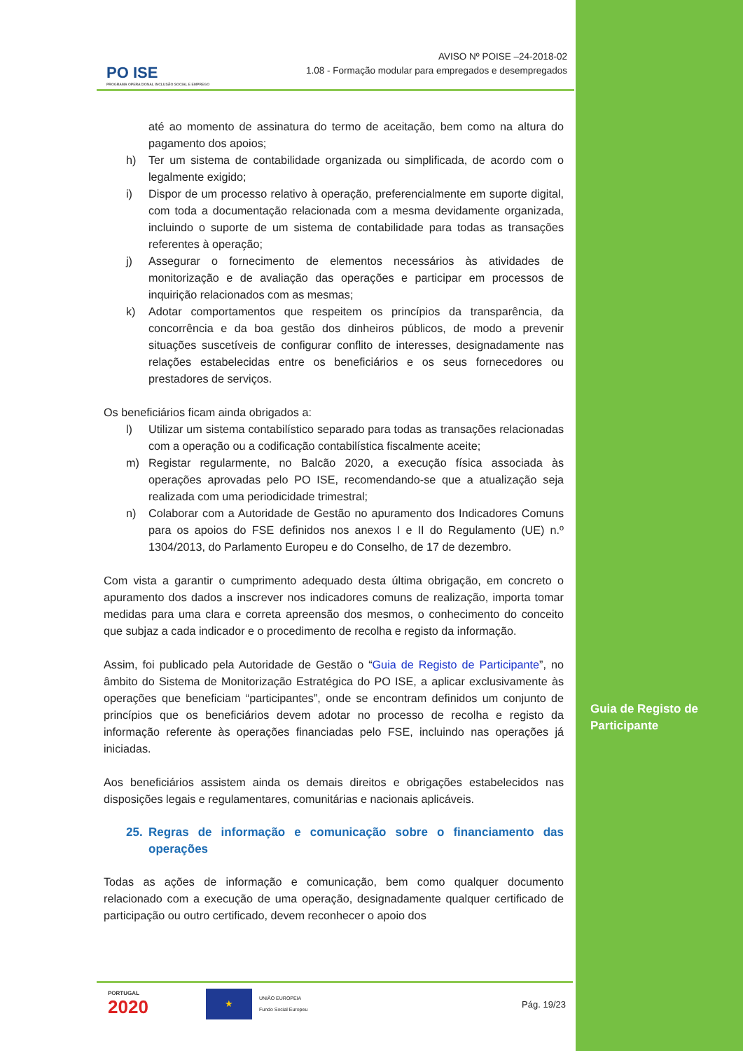Guia de Registo de Participante
PO ISE
PROGRAMA OPERACIONAL INCLUSÃO SOCIAL E EMPREGO
AVISO Nº POISE –24-2018-02
1.08 - Formação modular para empregados e desempregados
até ao momento de assinatura do termo de aceitação, bem como na altura do pagamento dos apoios;
h) Ter um sistema de contabilidade organizada ou simplificada, de acordo com o legalmente exigido;
i) Dispor de um processo relativo à operação, preferencialmente em suporte digital, com toda a documentação relacionada com a mesma devidamente organizada, incluindo o suporte de um sistema de contabilidade para todas as transações referentes à operação;
j) Assegurar o fornecimento de elementos necessários às atividades de monitorização e de avaliação das operações e participar em processos de inquirição relacionados com as mesmas;
k) Adotar comportamentos que respeitem os princípios da transparência, da concorrência e da boa gestão dos dinheiros públicos, de modo a prevenir situações suscetíveis de configurar conflito de interesses, designadamente nas relações estabelecidas entre os beneficiários e os seus fornecedores ou prestadores de serviços.
Os beneficiários ficam ainda obrigados a:
l) Utilizar um sistema contabilístico separado para todas as transações relacionadas com a operação ou a codificação contabilística fiscalmente aceite;
m) Registar regularmente, no Balcão 2020, a execução física associada às operações aprovadas pelo PO ISE, recomendando-se que a atualização seja realizada com uma periodicidade trimestral;
n) Colaborar com a Autoridade de Gestão no apuramento dos Indicadores Comuns para os apoios do FSE definidos nos anexos I e II do Regulamento (UE) n.º 1304/2013, do Parlamento Europeu e do Conselho, de 17 de dezembro.
Com vista a garantir o cumprimento adequado desta última obrigação, em concreto o apuramento dos dados a inscrever nos indicadores comuns de realização, importa tomar medidas para uma clara e correta apreensão dos mesmos, o conhecimento do conceito que subjaz a cada indicador e o procedimento de recolha e registo da informação.
Assim, foi publicado pela Autoridade de Gestão o “Guia de Registo de Participante”, no âmbito do Sistema de Monitorização Estratégica do PO ISE, a aplicar exclusivamente às operações que beneficiam “participantes”, onde se encontram definidos um conjunto de princípios que os beneficiários devem adotar no processo de recolha e registo da informação referente às operações financiadas pelo FSE, incluindo nas operações já iniciadas.
Aos beneficiários assistem ainda os demais direitos e obrigações estabelecidos nas disposições legais e regulamentares, comunitárias e nacionais aplicáveis.
25. Regras de informação e comunicação sobre o financiamento das operações
Todas as ações de informação e comunicação, bem como qualquer documento relacionado com a execução de uma operação, designadamente qualquer certificado de participação ou outro certificado, devem reconhecer o apoio dos
PORTUGAL
2020
★
UNIÃO EUROPEIA
Fundo Social Europeu
Pág. 19/23